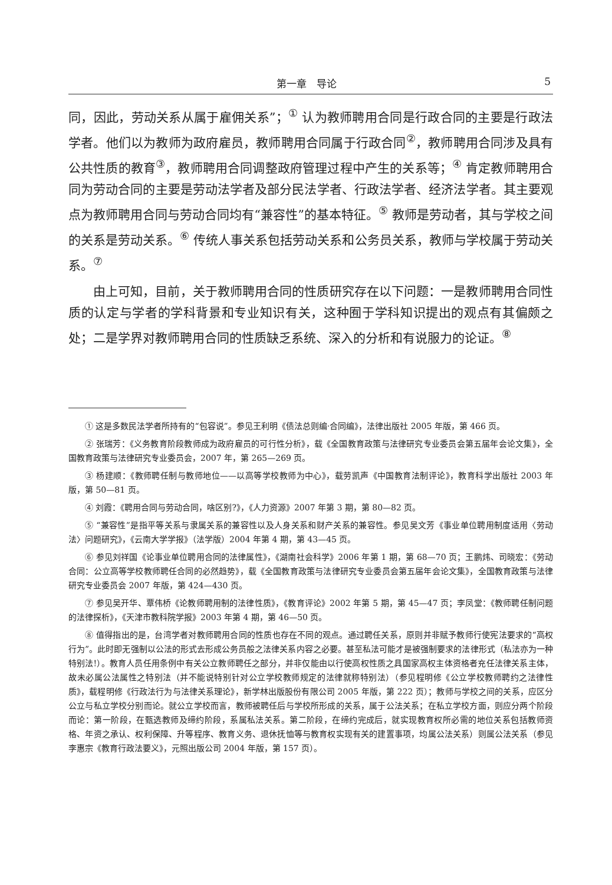第一章　导论 5
同，因此，劳动关系从属于雇佣关系”；<sup>①</sup> 认为教师聘用合同是行政合同的主要是行政法学者。他们以为教师为政府雇员，教师聘用合同属于行政合同<sup>②</sup>，教师聘用合同涉及具有公共性质的教育<sup>③</sup>，教师聘用合同调整政府管理过程中产生的关系等；<sup>④</sup> 肯定教师聘用合同为劳动合同的主要是劳动法学者及部分民法学者、行政法学者、经济法学者。其主要观点为教师聘用合同与劳动合同均有“兼容性”的基本特征。<sup>⑤</sup> 教师是劳动者，其与学校之间的关系是劳动关系。<sup>⑥</sup> 传统人事关系包括劳动关系和公务员关系，教师与学校属于劳动关系。<sup>⑦</sup>
由上可知，目前，关于教师聘用合同的性质研究存在以下问题：一是教师聘用合同性质的认定与学者的学科背景和专业知识有关，这种囿于学科知识提出的观点有其偏颇之处；二是学界对教师聘用合同的性质缺乏系统、深入的分析和有说服力的论证。<sup>⑧</sup>
① 这是多数民法学者所持有的“包容说”。参见王利明《债法总则编·合同编》，法律出版社 2005 年版，第 466 页。
② 张瑞芳：《义务教育阶段教师成为政府雇员的可行性分析》，载《全国教育政策与法律研究专业委员会第五届年会论文集》，全国教育政策与法律研究专业委员会，2007 年，第 265—269 页。
③ 杨建顺：《教师聘任制与教师地位——以高等学校教师为中心》，载劳凯声《中国教育法制评论》，教育科学出版社 2003 年版，第 50—81 页。
④ 刘霞：《聘用合同与劳动合同，啥区别?》，《人力资源》2007 年第 3 期，第 80—82 页。
⑤ “兼容性”是指平等关系与隶属关系的兼容性以及人身关系和财产关系的兼容性。参见吴文芳《事业单位聘用制度适用〈劳动法〉问题研究》，《云南大学学报》（法学版）2004 年第 4 期，第 43—45 页。
⑥ 参见刘祥国《论事业单位聘用合同的法律属性》，《湖南社会科学》2006 年第 1 期，第 68—70 页；王鹏炜、司晓宏：《劳动合同：公立高等学校教师聘任合同的必然趋势》，载《全国教育政策与法律研究专业委员会第五届年会论文集》，全国教育政策与法律研究专业委员会 2007 年版，第 424—430 页。
⑦ 参见吴开华、覃伟桥《论教师聘用制的法律性质》，《教育评论》2002 年第 5 期，第 45—47 页；李凤堂：《教师聘任制问题的法律探析》，《天津市教科院学报》2003 年第 4 期，第 46—50 页。
⑧ 值得指出的是，台湾学者对教师聘用合同的性质也存在不同的观点。通过聘任关系，原则并非赋予教师行使宪法要求的“高权行为”。此时即无强制以公法的形式去形成公务员般之法律关系内容之必要。甚至私法可能才是被强制要求的法律形式（私法亦为一种特别法!）。教育人员任用条例中有关公立教师聘任之部分，并非仅能由以行使高权性质之具国家高权主体资格者充任法律关系主体，故未必属公法属性之特别法（并不能说特别针对公立学校教师规定的法律就称特别法）（参见程明修《公立学校教师聘约之法律性质》，载程明修《行政法行为与法律关系理论》，新学林出版股份有限公司 2005 年版，第 222 页）；教师与学校之间的关系，应区分公立与私立学校分别而论。就公立学校而言，教师被聘任后与学校所形成的关系，属于公法关系；在私立学校方面，则应分两个阶段而论：第一阶段，在甄选教师及缔约阶段，系属私法关系。第二阶段，在缔约完成后，就实现教育权所必需的地位关系包括教师资格、年资之承认、权利保障、升等程序、教育义务、退休抚恤等与教育权实现有关的建置事项，均属公法关系）则属公法关系（参见李惠宗《教育行政法要义》，元照出版公司 2004 年版，第 157 页）。